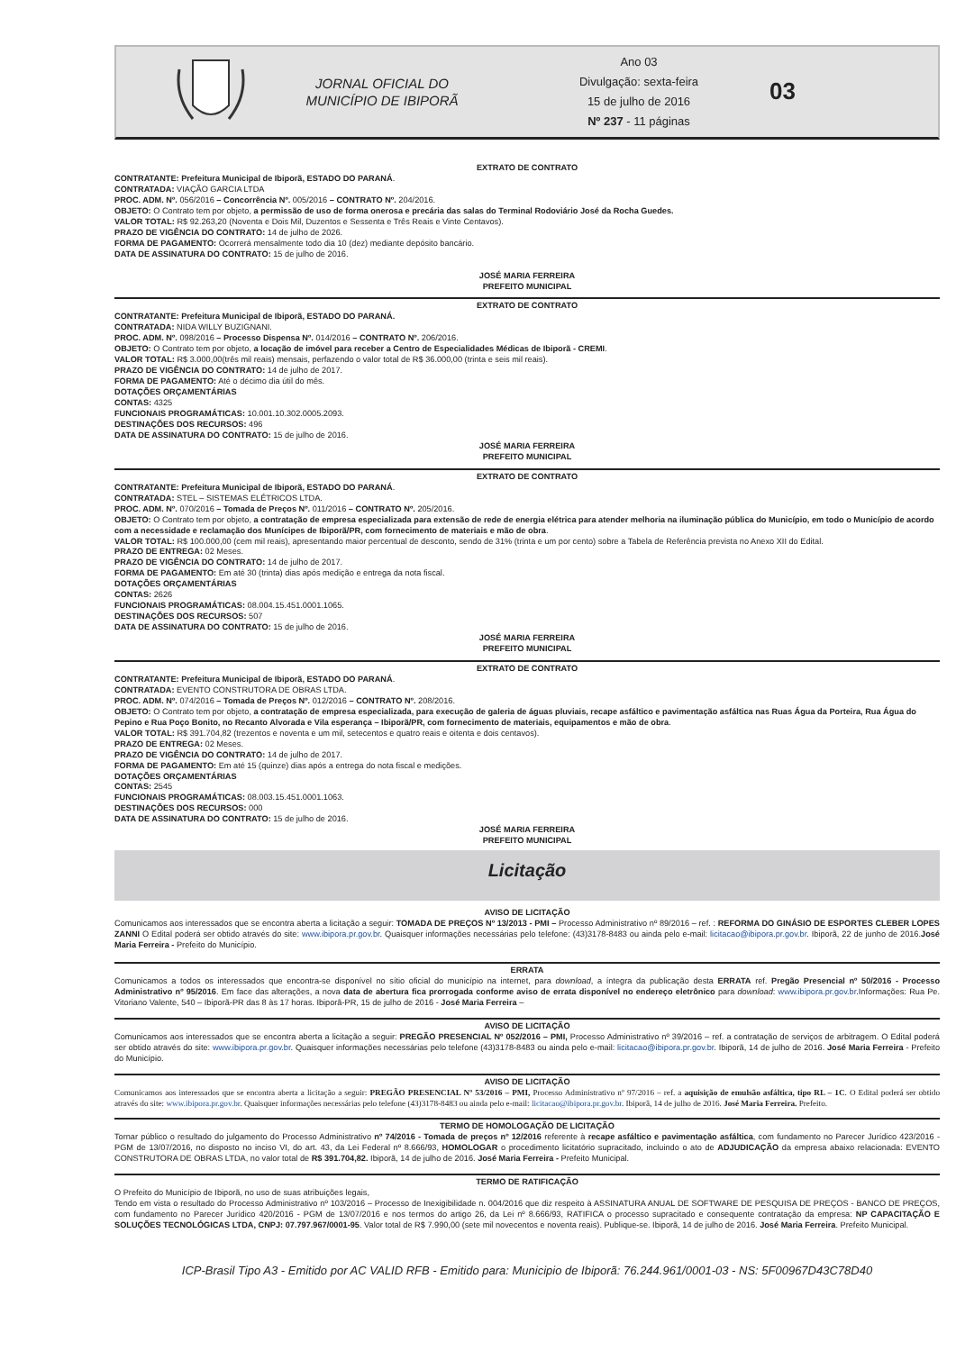JORNAL OFICIAL DO
MUNICÍPIO DE IBIPORÃ
Ano 03
Divulgação: sexta-feira
15 de julho de 2016
Nº 237 - 11 páginas
03
EXTRATO DE CONTRATO
CONTRATANTE: Prefeitura Municipal de Ibiporã, ESTADO DO PARANÁ.
CONTRATADA: VIAÇÃO GARCIA LTDA
PROC. ADM. Nº. 056/2016 – Concorrência Nº. 005/2016 – CONTRATO Nº. 204/2016.
OBJETO: O Contrato tem por objeto, a permissão de uso de forma onerosa e precária das salas do Terminal Rodoviário José da Rocha Guedes.
VALOR TOTAL: R$ 92.263,20 (Noventa e Dois Mil, Duzentos e Sessenta e Três Reais e Vinte Centavos).
PRAZO DE VIGÊNCIA DO CONTRATO: 14 de julho de 2026.
FORMA DE PAGAMENTO: Ocorrerá mensalmente todo dia 10 (dez) mediante depósito bancário.
DATA DE ASSINATURA DO CONTRATO: 15 de julho de 2016.
JOSÉ MARIA FERREIRA
PREFEITO MUNICIPAL
EXTRATO DE CONTRATO
CONTRATANTE: Prefeitura Municipal de Ibiporã, ESTADO DO PARANÁ.
CONTRATADA: NIDA WILLY BUZIGNANI.
PROC. ADM. Nº. 098/2016 – Processo Dispensa Nº. 014/2016 – CONTRATO Nº. 206/2016.
OBJETO: O Contrato tem por objeto, a locação de imóvel para receber a Centro de Especialidades Médicas de Ibiporã - CREMI.
VALOR TOTAL: R$ 3.000,00(três mil reais) mensais, perfazendo o valor total de R$ 36.000,00 (trinta e seis mil reais).
PRAZO DE VIGÊNCIA DO CONTRATO: 14 de julho de 2017.
FORMA DE PAGAMENTO: Até o décimo dia útil do mês.
DOTAÇÕES ORÇAMENTÁRIAS
CONTAS: 4325
FUNCIONAIS PROGRAMÁTICAS: 10.001.10.302.0005.2093.
DESTINAÇÕES DOS RECURSOS: 496
DATA DE ASSINATURA DO CONTRATO: 15 de julho de 2016.
JOSÉ MARIA FERREIRA
PREFEITO MUNICIPAL
EXTRATO DE CONTRATO
CONTRATANTE: Prefeitura Municipal de Ibiporã, ESTADO DO PARANÁ.
CONTRATADA: STEL – SISTEMAS ELÉTRICOS LTDA.
PROC. ADM. Nº. 070/2016 – Tomada de Preços Nº. 011/2016 – CONTRATO Nº. 205/2016.
OBJETO: O Contrato tem por objeto, a contratação de empresa especializada para extensão de rede de energia elétrica para atender melhoria na iluminação pública do Município, em todo o Município de acordo com a necessidade e reclamação dos Munícipes de Ibiporã/PR, com fornecimento de materiais e mão de obra.
VALOR TOTAL: R$ 100.000,00 (cem mil reais), apresentando maior percentual de desconto, sendo de 31% (trinta e um por cento) sobre a Tabela de Referência prevista no Anexo XII do Edital.
PRAZO DE ENTREGA: 02 Meses.
PRAZO DE VIGÊNCIA DO CONTRATO: 14 de julho de 2017.
FORMA DE PAGAMENTO: Em até 30 (trinta) dias após medição e entrega da nota fiscal.
DOTAÇÕES ORÇAMENTÁRIAS
CONTAS: 2626
FUNCIONAIS PROGRAMÁTICAS: 08.004.15.451.0001.1065.
DESTINAÇÕES DOS RECURSOS: 507
DATA DE ASSINATURA DO CONTRATO: 15 de julho de 2016.
JOSÉ MARIA FERREIRA
PREFEITO MUNICIPAL
EXTRATO DE CONTRATO
CONTRATANTE: Prefeitura Municipal de Ibiporã, ESTADO DO PARANÁ.
CONTRATADA: EVENTO CONSTRUTORA DE OBRAS LTDA.
PROC. ADM. Nº. 074/2016 – Tomada de Preços Nº. 012/2016 – CONTRATO Nº. 208/2016.
OBJETO: O Contrato tem por objeto, a contratação de empresa especializada, para execução de galeria de águas pluviais, recape asfáltico e pavimentação asfáltica nas Ruas Água da Porteira, Rua Água do Pepino e Rua Poço Bonito, no Recanto Alvorada e Vila esperança – Ibiporã/PR, com fornecimento de materiais, equipamentos e mão de obra.
VALOR TOTAL: R$ 391.704,82 (trezentos e noventa e um mil, setecentos e quatro reais e oitenta e dois centavos).
PRAZO DE ENTREGA: 02 Meses.
PRAZO DE VIGÊNCIA DO CONTRATO: 14 de julho de 2017.
FORMA DE PAGAMENTO: Em até 15 (quinze) dias após a entrega do nota fiscal e medições.
DOTAÇÕES ORÇAMENTÁRIAS
CONTAS: 2545
FUNCIONAIS PROGRAMÁTICAS: 08.003.15.451.0001.1063.
DESTINAÇÕES DOS RECURSOS: 000
DATA DE ASSINATURA DO CONTRATO: 15 de julho de 2016.
JOSÉ MARIA FERREIRA
PREFEITO MUNICIPAL
Licitação
AVISO DE LICITAÇÃO
Comunicamos aos interessados que se encontra aberta a licitação a seguir: TOMADA DE PREÇOS Nº 13/2013 - PMI – Processo Administrativo nº 89/2016 – ref. : REFORMA DO GINÁSIO DE ESPORTES CLEBER LOPES ZANNI O Edital poderá ser obtido através do site: www.ibipora.pr.gov.br. Quaisquer informações necessárias pelo telefone: (43)3178-8483 ou ainda pelo e-mail: licitacao@ibipora.pr.gov.br. Ibiporã, 22 de junho de 2016.José Maria Ferreira - Prefeito do Município.
ERRATA
Comunicamos a todos os interessados que encontra-se disponível no sítio oficial do município na internet, para download, a íntegra da publicação desta ERRATA ref. Pregão Presencial nº 50/2016 - Processo Administrativo nº 95/2016. Em face das alterações, a nova data de abertura fica prorrogada conforme aviso de errata disponível no endereço eletrônico para download: www.ibipora.pr.gov.br.Informações: Rua Pe. Vitoriano Valente, 540 – Ibiporã-PR das 8 às 17 horas. Ibiporã-PR, 15 de julho de 2016 - José Maria Ferreira –
AVISO DE LICITAÇÃO
Comunicamos aos interessados que se encontra aberta a licitação a seguir: PREGÃO PRESENCIAL Nº 052/2016 – PMI, Processo Administrativo nº 39/2016 – ref. a contratação de serviços de arbitragem. O Edital poderá ser obtido através do site: www.ibipora.pr.gov.br. Quaisquer informações necessárias pelo telefone (43)3178-8483 ou ainda pelo e-mail: licitacao@ibipora.pr.gov.br. Ibiporã, 14 de julho de 2016. José Maria Ferreira - Prefeito do Município.
AVISO DE LICITAÇÃO
Comunicamos aos interessados que se encontra aberta a licitação a seguir: PREGÃO PRESENCIAL Nº 53/2016 – PMI, Processo Administrativo nº 97/2016 – ref. a aquisição de emulsão asfáltica, tipo RL – 1C. O Edital poderá ser obtido através do site: www.ibipora.pr.gov.br. Quaisquer informações necessárias pelo telefone (43)3178-8483 ou ainda pelo e-mail: licitacao@ibipora.pr.gov.br. Ibiporã, 14 de julho de 2016. José Maria Ferreira. Prefeito.
TERMO DE HOMOLOGAÇÃO DE LICITAÇÃO
Tornar público o resultado do julgamento do Processo Administrativo nº 74/2016 - Tomada de preços nº 12/2016 referente à recape asfáltico e pavimentação asfáltica, com fundamento no Parecer Jurídico 423/2016 - PGM de 13/07/2016, no disposto no inciso VI, do art. 43, da Lei Federal nº 8.666/93, HOMOLOGAR o procedimento licitatório supracitado, incluindo o ato de ADJUDICAÇÃO da empresa abaixo relacionada: EVENTO CONSTRUTORA DE OBRAS LTDA, no valor total de R$ 391.704,82. Ibiporã, 14 de julho de 2016. José Maria Ferreira - Prefeito Municipal.
TERMO DE RATIFICAÇÃO
O Prefeito do Município de Ibiporã, no uso de suas atribuições legais,
Tendo em vista o resultado do Processo Administrativo nº 103/2016 – Processo de Inexigibilidade n. 004/2016 que diz respeito à ASSINATURA ANUAL DE SOFTWARE DE PESQUISA DE PREÇOS - BANCO DE PREÇOS, com fundamento no Parecer Jurídico 420/2016 - PGM de 13/07/2016 e nos termos do artigo 26, da Lei nº 8.666/93, RATIFICA o processo supracitado e consequente contratação da empresa: NP CAPACITAÇÃO E SOLUÇÕES TECNOLÓGICAS LTDA, CNPJ: 07.797.967/0001-95. Valor total de R$ 7.990,00 (sete mil novecentos e noventa reais). Publique-se. Ibiporã, 14 de julho de 2016. José Maria Ferreira. Prefeito Municipal.
ICP-Brasil Tipo A3 - Emitido por AC VALID RFB - Emitido para: Municipio de Ibiporã: 76.244.961/0001-03 - NS: 5F00967D43C78D40